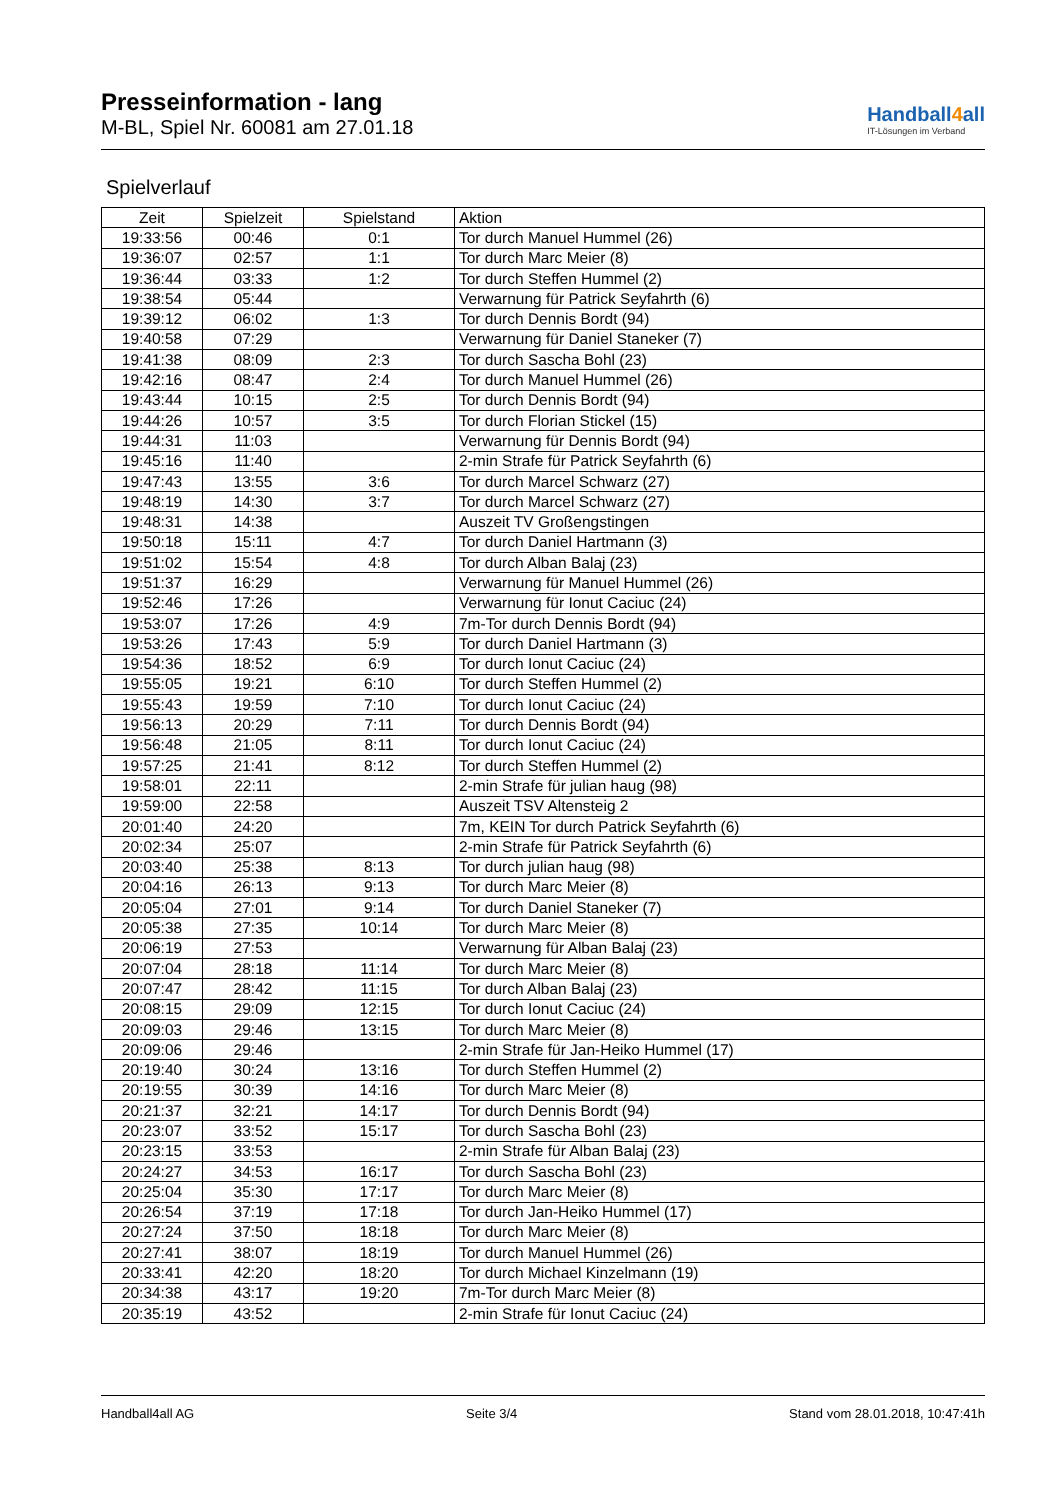Presseinformation - lang
M-BL, Spiel Nr. 60081 am 27.01.18
Handball4all
IT-Lösungen im Verband
Spielverlauf
| Zeit | Spielzeit | Spielstand | Aktion |
| --- | --- | --- | --- |
| 19:33:56 | 00:46 | 0:1 | Tor durch Manuel Hummel (26) |
| 19:36:07 | 02:57 | 1:1 | Tor durch Marc Meier (8) |
| 19:36:44 | 03:33 | 1:2 | Tor durch Steffen Hummel (2) |
| 19:38:54 | 05:44 | | Verwarnung für Patrick Seyfahrth (6) |
| 19:39:12 | 06:02 | 1:3 | Tor durch Dennis Bordt (94) |
| 19:40:58 | 07:29 | | Verwarnung für Daniel Staneker (7) |
| 19:41:38 | 08:09 | 2:3 | Tor durch Sascha Bohl (23) |
| 19:42:16 | 08:47 | 2:4 | Tor durch Manuel Hummel (26) |
| 19:43:44 | 10:15 | 2:5 | Tor durch Dennis Bordt (94) |
| 19:44:26 | 10:57 | 3:5 | Tor durch Florian Stickel (15) |
| 19:44:31 | 11:03 | | Verwarnung für Dennis Bordt (94) |
| 19:45:16 | 11:40 | | 2-min Strafe für Patrick Seyfahrth (6) |
| 19:47:43 | 13:55 | 3:6 | Tor durch Marcel Schwarz (27) |
| 19:48:19 | 14:30 | 3:7 | Tor durch Marcel Schwarz (27) |
| 19:48:31 | 14:38 | | Auszeit TV Großengstingen |
| 19:50:18 | 15:11 | 4:7 | Tor durch Daniel Hartmann (3) |
| 19:51:02 | 15:54 | 4:8 | Tor durch Alban Balaj (23) |
| 19:51:37 | 16:29 | | Verwarnung für Manuel Hummel (26) |
| 19:52:46 | 17:26 | | Verwarnung für Ionut Caciuc (24) |
| 19:53:07 | 17:26 | 4:9 | 7m-Tor durch Dennis Bordt (94) |
| 19:53:26 | 17:43 | 5:9 | Tor durch Daniel Hartmann (3) |
| 19:54:36 | 18:52 | 6:9 | Tor durch Ionut Caciuc (24) |
| 19:55:05 | 19:21 | 6:10 | Tor durch Steffen Hummel (2) |
| 19:55:43 | 19:59 | 7:10 | Tor durch Ionut Caciuc (24) |
| 19:56:13 | 20:29 | 7:11 | Tor durch Dennis Bordt (94) |
| 19:56:48 | 21:05 | 8:11 | Tor durch Ionut Caciuc (24) |
| 19:57:25 | 21:41 | 8:12 | Tor durch Steffen Hummel (2) |
| 19:58:01 | 22:11 | | 2-min Strafe für julian haug (98) |
| 19:59:00 | 22:58 | | Auszeit TSV Altensteig 2 |
| 20:01:40 | 24:20 | | 7m, KEIN Tor durch Patrick Seyfahrth (6) |
| 20:02:34 | 25:07 | | 2-min Strafe für Patrick Seyfahrth (6) |
| 20:03:40 | 25:38 | 8:13 | Tor durch julian haug (98) |
| 20:04:16 | 26:13 | 9:13 | Tor durch Marc Meier (8) |
| 20:05:04 | 27:01 | 9:14 | Tor durch Daniel Staneker (7) |
| 20:05:38 | 27:35 | 10:14 | Tor durch Marc Meier (8) |
| 20:06:19 | 27:53 | | Verwarnung für Alban Balaj (23) |
| 20:07:04 | 28:18 | 11:14 | Tor durch Marc Meier (8) |
| 20:07:47 | 28:42 | 11:15 | Tor durch Alban Balaj (23) |
| 20:08:15 | 29:09 | 12:15 | Tor durch Ionut Caciuc (24) |
| 20:09:03 | 29:46 | 13:15 | Tor durch Marc Meier (8) |
| 20:09:06 | 29:46 | | 2-min Strafe für Jan-Heiko Hummel (17) |
| 20:19:40 | 30:24 | 13:16 | Tor durch Steffen Hummel (2) |
| 20:19:55 | 30:39 | 14:16 | Tor durch Marc Meier (8) |
| 20:21:37 | 32:21 | 14:17 | Tor durch Dennis Bordt (94) |
| 20:23:07 | 33:52 | 15:17 | Tor durch Sascha Bohl (23) |
| 20:23:15 | 33:53 | | 2-min Strafe für Alban Balaj (23) |
| 20:24:27 | 34:53 | 16:17 | Tor durch Sascha Bohl (23) |
| 20:25:04 | 35:30 | 17:17 | Tor durch Marc Meier (8) |
| 20:26:54 | 37:19 | 17:18 | Tor durch Jan-Heiko Hummel (17) |
| 20:27:24 | 37:50 | 18:18 | Tor durch Marc Meier (8) |
| 20:27:41 | 38:07 | 18:19 | Tor durch Manuel Hummel (26) |
| 20:33:41 | 42:20 | 18:20 | Tor durch Michael Kinzelmann (19) |
| 20:34:38 | 43:17 | 19:20 | 7m-Tor durch Marc Meier (8) |
| 20:35:19 | 43:52 | | 2-min Strafe für Ionut Caciuc (24) |
Handball4all AG Seite 3/4 Stand vom 28.01.2018, 10:47:41h